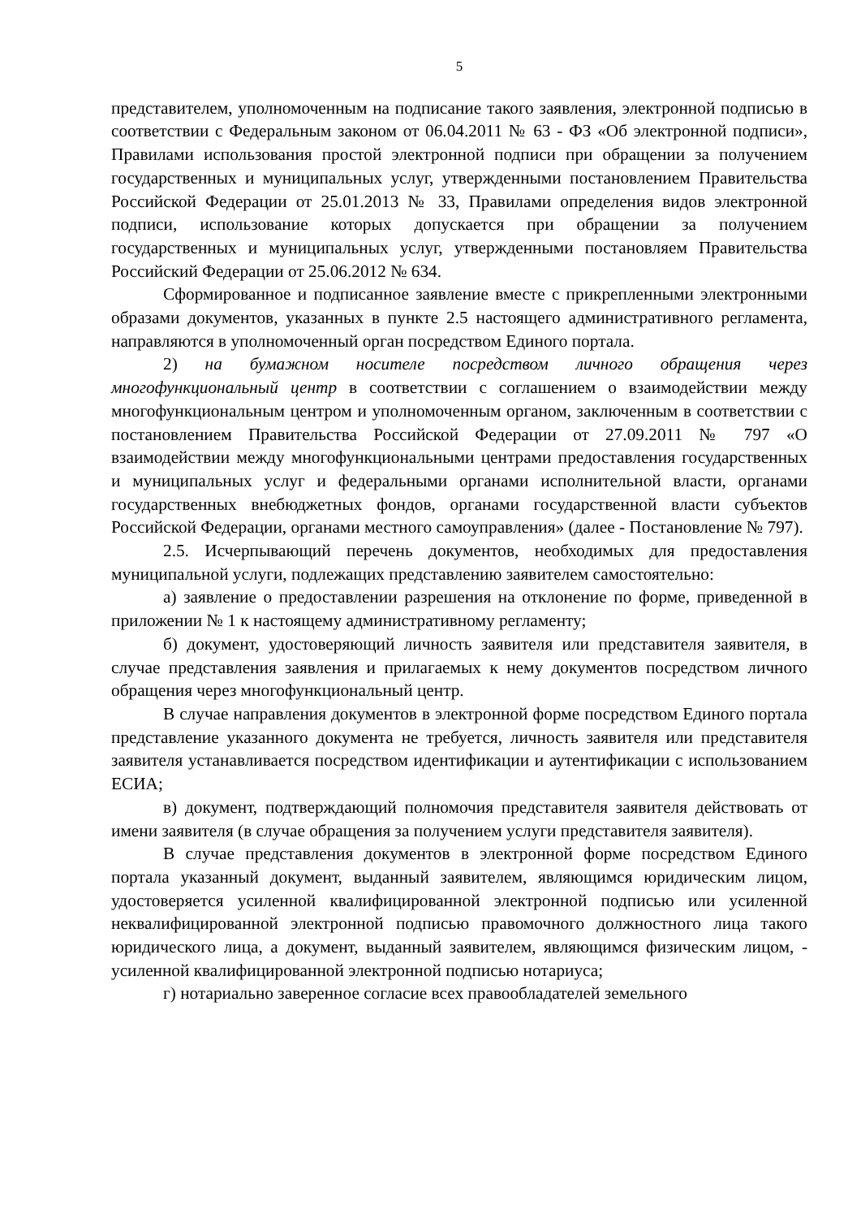5
представителем, уполномоченным на подписание такого заявления, электронной подписью в соответствии с Федеральным законом от 06.04.2011 № 63 - ФЗ «Об электронной подписи», Правилами использования простой электронной подписи при обращении за получением государственных и муниципальных услуг, утвержденными постановлением Правительства Российской Федерации от 25.01.2013 № 33, Правилами определения видов электронной подписи, использование которых допускается при обращении за получением государственных и муниципальных услуг, утвержденными постановляем Правительства Российский Федерации от 25.06.2012 № 634.
Сформированное и подписанное заявление вместе с прикрепленными электронными образами документов, указанных в пункте 2.5 настоящего административного регламента, направляются в уполномоченный орган посредством Единого портала.
2) на бумажном носителе посредством личного обращения через многофункциональный центр в соответствии с соглашением о взаимодействии между многофункциональным центром и уполномоченным органом, заключенным в соответствии с постановлением Правительства Российской Федерации от 27.09.2011 № 797 «О взаимодействии между многофункциональными центрами предоставления государственных и муниципальных услуг и федеральными органами исполнительной власти, органами государственных внебюджетных фондов, органами государственной власти субъектов Российской Федерации, органами местного самоуправления» (далее - Постановление № 797).
2.5. Исчерпывающий перечень документов, необходимых для предоставления муниципальной услуги, подлежащих представлению заявителем самостоятельно:
а) заявление о предоставлении разрешения на отклонение по форме, приведенной в приложении № 1 к настоящему административному регламенту;
б) документ, удостоверяющий личность заявителя или представителя заявителя, в случае представления заявления и прилагаемых к нему документов посредством личного обращения через многофункциональный центр.
В случае направления документов в электронной форме посредством Единого портала представление указанного документа не требуется, личность заявителя или представителя заявителя устанавливается посредством идентификации и аутентификации с использованием ЕСИА;
в) документ, подтверждающий полномочия представителя заявителя действовать от имени заявителя (в случае обращения за получением услуги представителя заявителя).
В случае представления документов в электронной форме посредством Единого портала указанный документ, выданный заявителем, являющимся юридическим лицом, удостоверяется усиленной квалифицированной электронной подписью или усиленной неквалифицированной электронной подписью правомочного должностного лица такого юридического лица, а документ, выданный заявителем, являющимся физическим лицом, - усиленной квалифицированной электронной подписью нотариуса;
г) нотариально заверенное согласие всех правообладателей земельного